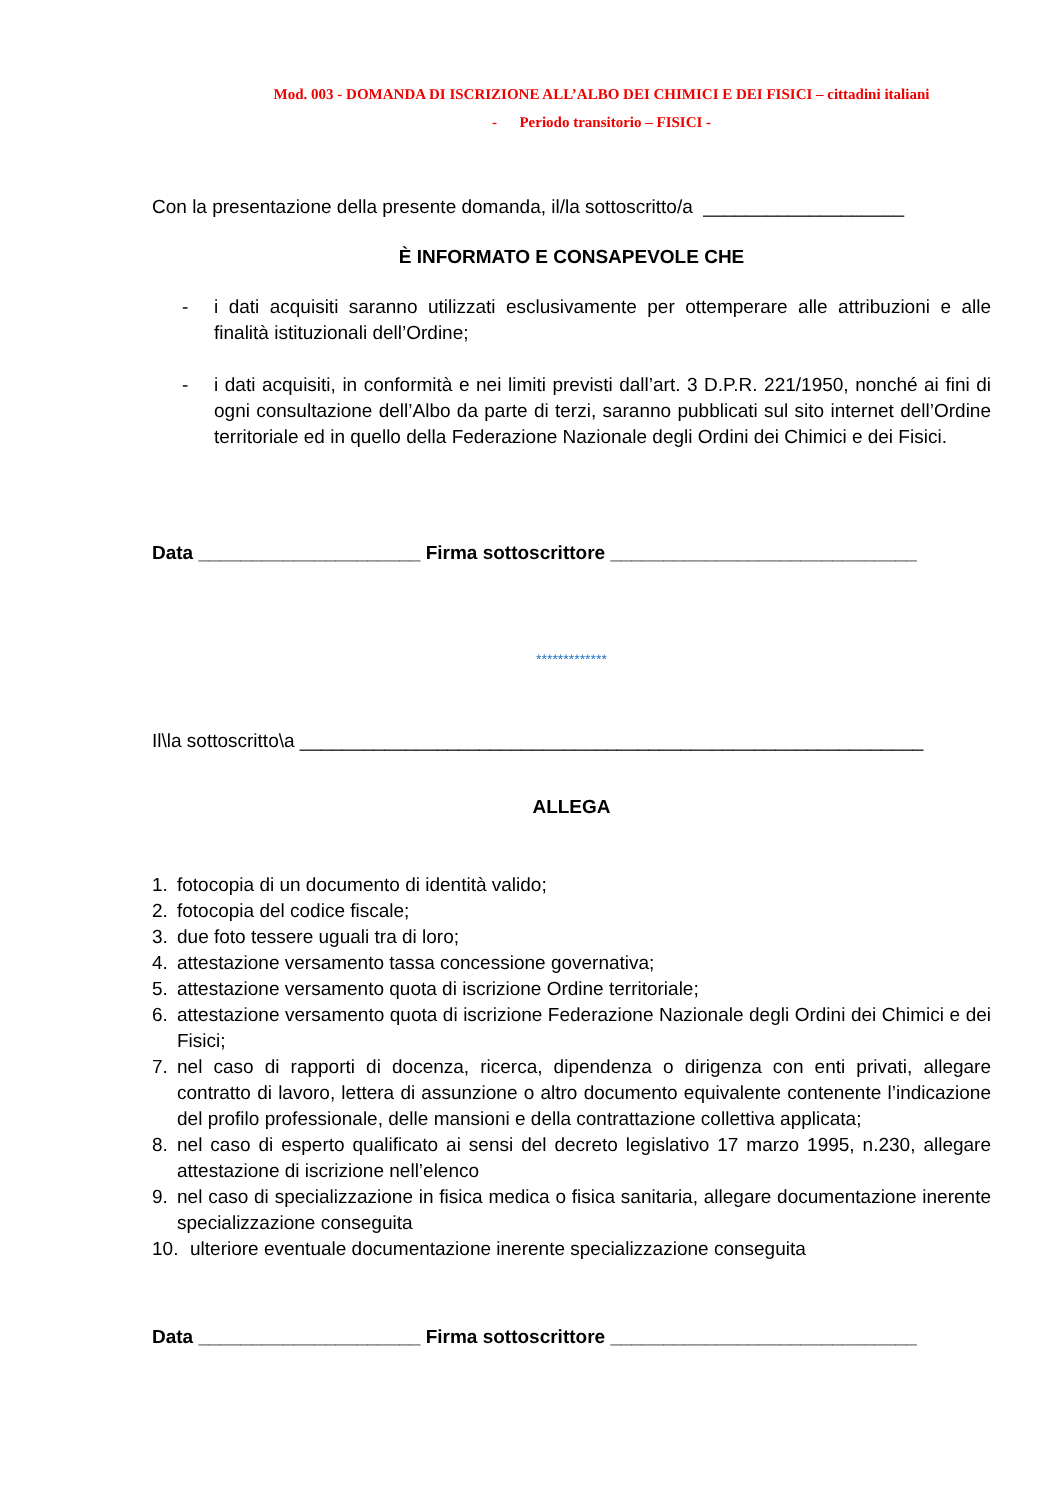Mod. 003 - DOMANDA DI ISCRIZIONE ALL’ALBO DEI CHIMICI E DEI FISICI – cittadini italiani
- Periodo transitorio – FISICI -
Con la presentazione della presente domanda, il/la sottoscritto/a ___________________
È INFORMATO E CONSAPEVOLE CHE
- i dati acquisiti saranno utilizzati esclusivamente per ottemperare alle attribuzioni e alle finalità istituzionali dell’Ordine;
- i dati acquisiti, in conformità e nei limiti previsti dall’art. 3 D.P.R. 221/1950, nonché ai fini di ogni consultazione dell’Albo da parte di terzi, saranno pubblicati sul sito internet dell’Ordine territoriale ed in quello della Federazione Nazionale degli Ordini dei Chimici e dei Fisici.
Data _____________________ Firma sottoscrittore _____________________________
*************
Il\la sottoscritto\a ___________________________________________________________
ALLEGA
1. fotocopia di un documento di identità valido;
2. fotocopia del codice fiscale;
3. due foto tessere uguali tra di loro;
4. attestazione versamento tassa concessione governativa;
5. attestazione versamento quota di iscrizione Ordine territoriale;
6. attestazione versamento quota di iscrizione Federazione Nazionale degli Ordini dei Chimici e dei Fisici;
7. nel caso di rapporti di docenza, ricerca, dipendenza o dirigenza con enti privati, allegare contratto di lavoro, lettera di assunzione o altro documento equivalente contenente l’indicazione del profilo professionale, delle mansioni e della contrattazione collettiva applicata;
8. nel caso di esperto qualificato ai sensi del decreto legislativo 17 marzo 1995, n.230, allegare attestazione di iscrizione nell’elenco
9. nel caso di specializzazione in fisica medica o fisica sanitaria, allegare documentazione inerente specializzazione conseguita
10. ulteriore eventuale documentazione inerente specializzazione conseguita
Data _____________________ Firma sottoscrittore _____________________________